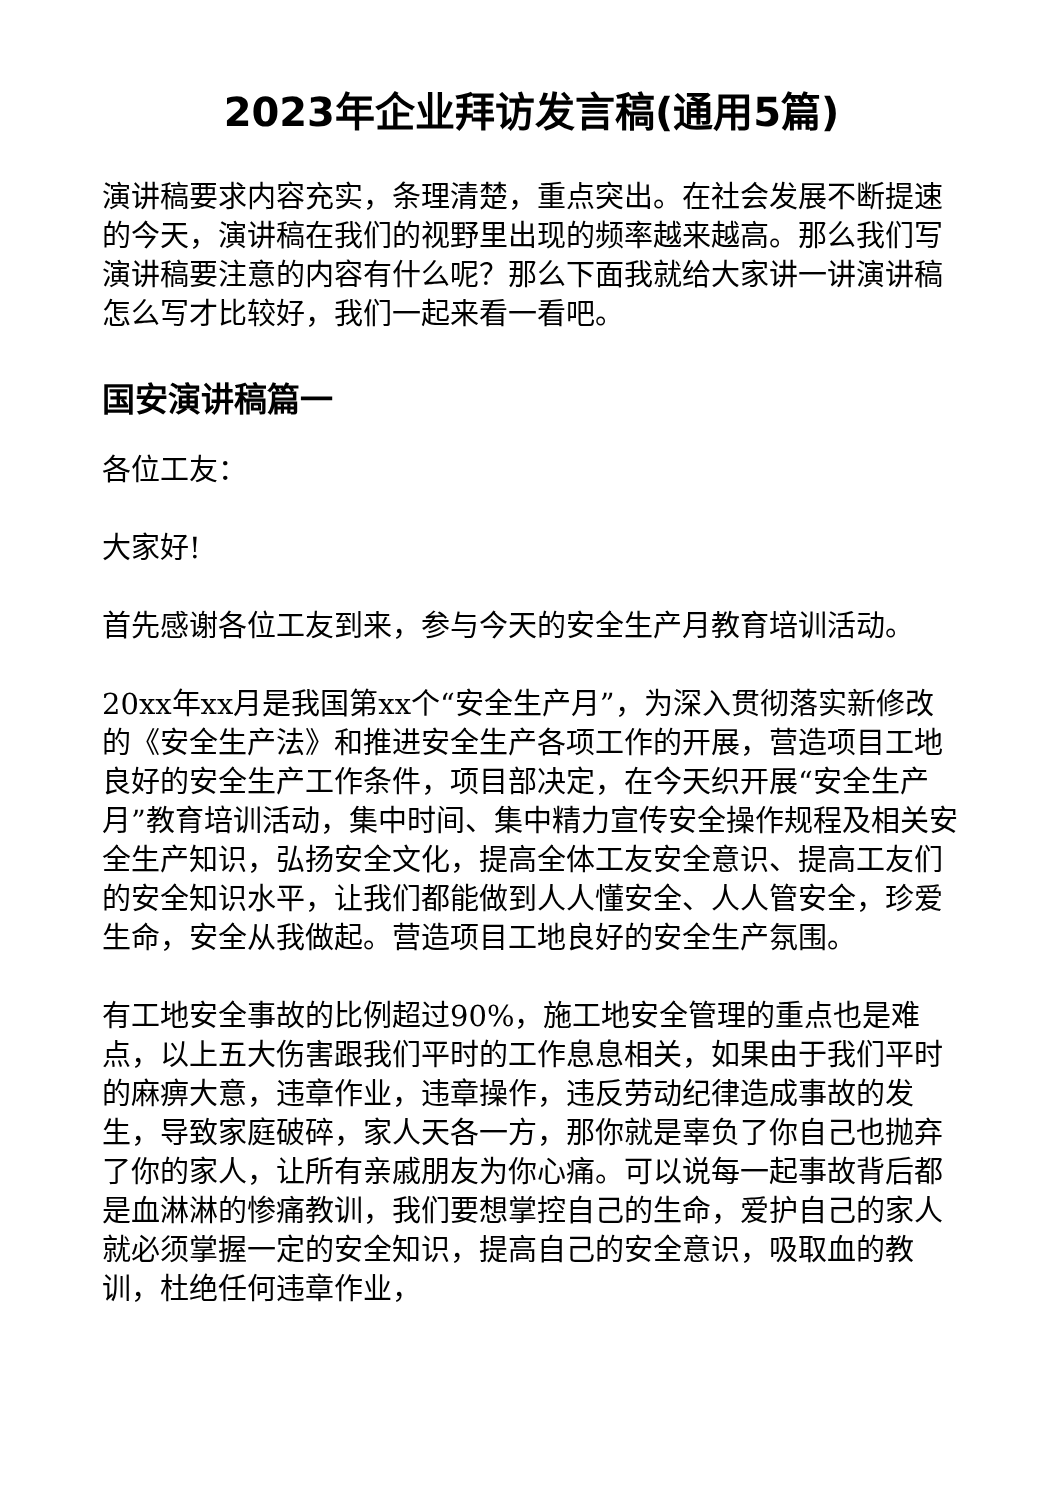2023年企业拜访发言稿(通用5篇)
演讲稿要求内容充实，条理清楚，重点突出。在社会发展不断提速的今天，演讲稿在我们的视野里出现的频率越来越高。那么我们写演讲稿要注意的内容有什么呢？那么下面我就给大家讲一讲演讲稿怎么写才比较好，我们一起来看一看吧。
国安演讲稿篇一
各位工友：
大家好!
首先感谢各位工友到来，参与今天的安全生产月教育培训活动。
20xx年xx月是我国第xx个“安全生产月”，为深入贯彻落实新修改的《安全生产法》和推进安全生产各项工作的开展，营造项目工地良好的安全生产工作条件，项目部决定，在今天织开展“安全生产月”教育培训活动，集中时间、集中精力宣传安全操作规程及相关安全生产知识，弘扬安全文化，提高全体工友安全意识、提高工友们的安全知识水平，让我们都能做到人人懂安全、人人管安全，珍爱生命，安全从我做起。营造项目工地良好的安全生产氛围。
有工地安全事故的比例超过90%，施工地安全管理的重点也是难点，以上五大伤害跟我们平时的工作息息相关，如果由于我们平时的麻痹大意，违章作业，违章操作，违反劳动纪律造成事故的发生，导致家庭破碎，家人天各一方，那你就是辜负了你自己也抛弃了你的家人，让所有亲戚朋友为你心痛。可以说每一起事故背后都是血淋淋的惨痛教训，我们要想掌控自己的生命，爱护自己的家人就必须掌握一定的安全知识，提高自己的安全意识，吸取血的教训，杜绝任何违章作业，